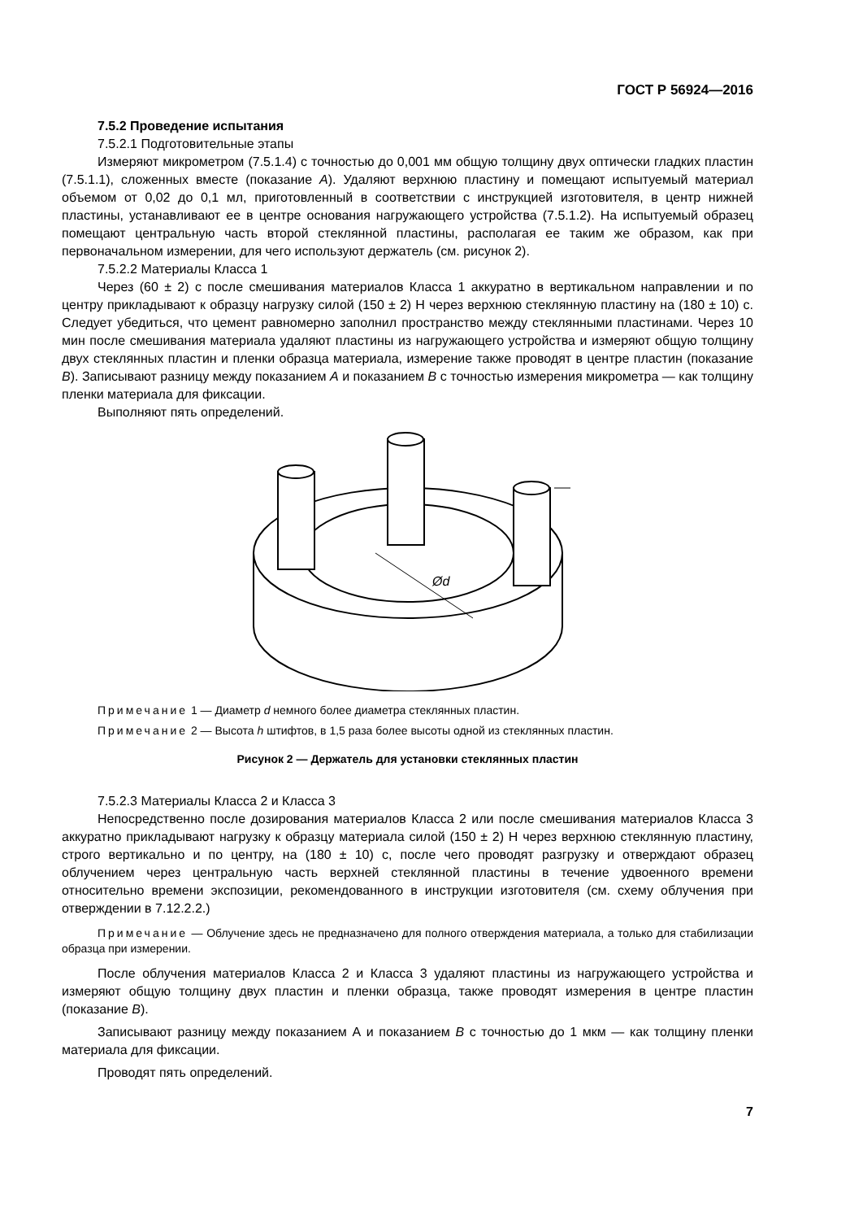ГОСТ Р 56924—2016
7.5.2 Проведение испытания
7.5.2.1 Подготовительные этапы
Измеряют микрометром (7.5.1.4) с точностью до 0,001 мм общую толщину двух оптически гладких пластин (7.5.1.1), сложенных вместе (показание A). Удаляют верхнюю пластину и помещают испытуемый материал объемом от 0,02 до 0,1 мл, приготовленный в соответствии с инструкцией изготовителя, в центр нижней пластины, устанавливают ее в центре основания нагружающего устройства (7.5.1.2). На испытуемый образец помещают центральную часть второй стеклянной пластины, располагая ее таким же образом, как при первоначальном измерении, для чего используют держатель (см. рисунок 2).
7.5.2.2 Материалы Класса 1
Через (60 ± 2) с после смешивания материалов Класса 1 аккуратно в вертикальном направлении и по центру прикладывают к образцу нагрузку силой (150 ± 2) Н через верхнюю стеклянную пластину на (180 ± 10) с. Следует убедиться, что цемент равномерно заполнил пространство между стеклянными пластинами. Через 10 мин после смешивания материала удаляют пластины из нагружающего устройства и измеряют общую толщину двух стеклянных пластин и пленки образца материала, измерение также проводят в центре пластин (показание B). Записывают разницу между показанием A и показанием B с точностью измерения микрометра — как толщину пленки материала для фиксации.
Выполняют пять определений.
Ød
Примечание 1 — Диаметр d немного более диаметра стеклянных пластин.
Примечание 2 — Высота h штифтов, в 1,5 раза более высоты одной из стеклянных пластин.
Рисунок 2 — Держатель для установки стеклянных пластин
7.5.2.3 Материалы Класса 2 и Класса 3
Непосредственно после дозирования материалов Класса 2 или после смешивания материалов Класса 3 аккуратно прикладывают нагрузку к образцу материала силой (150 ± 2) Н через верхнюю стеклянную пластину, строго вертикально и по центру, на (180 ± 10) с, после чего проводят разгрузку и отверждают образец облучением через центральную часть верхней стеклянной пластины в течение удвоенного времени относительно времени экспозиции, рекомендованного в инструкции изготовителя (см. схему облучения при отверждении в 7.12.2.2.)
Примечание — Облучение здесь не предназначено для полного отверждения материала, а только для стабилизации образца при измерении.
После облучения материалов Класса 2 и Класса 3 удаляют пластины из нагружающего устройства и измеряют общую толщину двух пластин и пленки образца, также проводят измерения в центре пластин (показание B).
Записывают разницу между показанием А и показанием B с точностью до 1 мкм — как толщину пленки материала для фиксации.
Проводят пять определений.
7